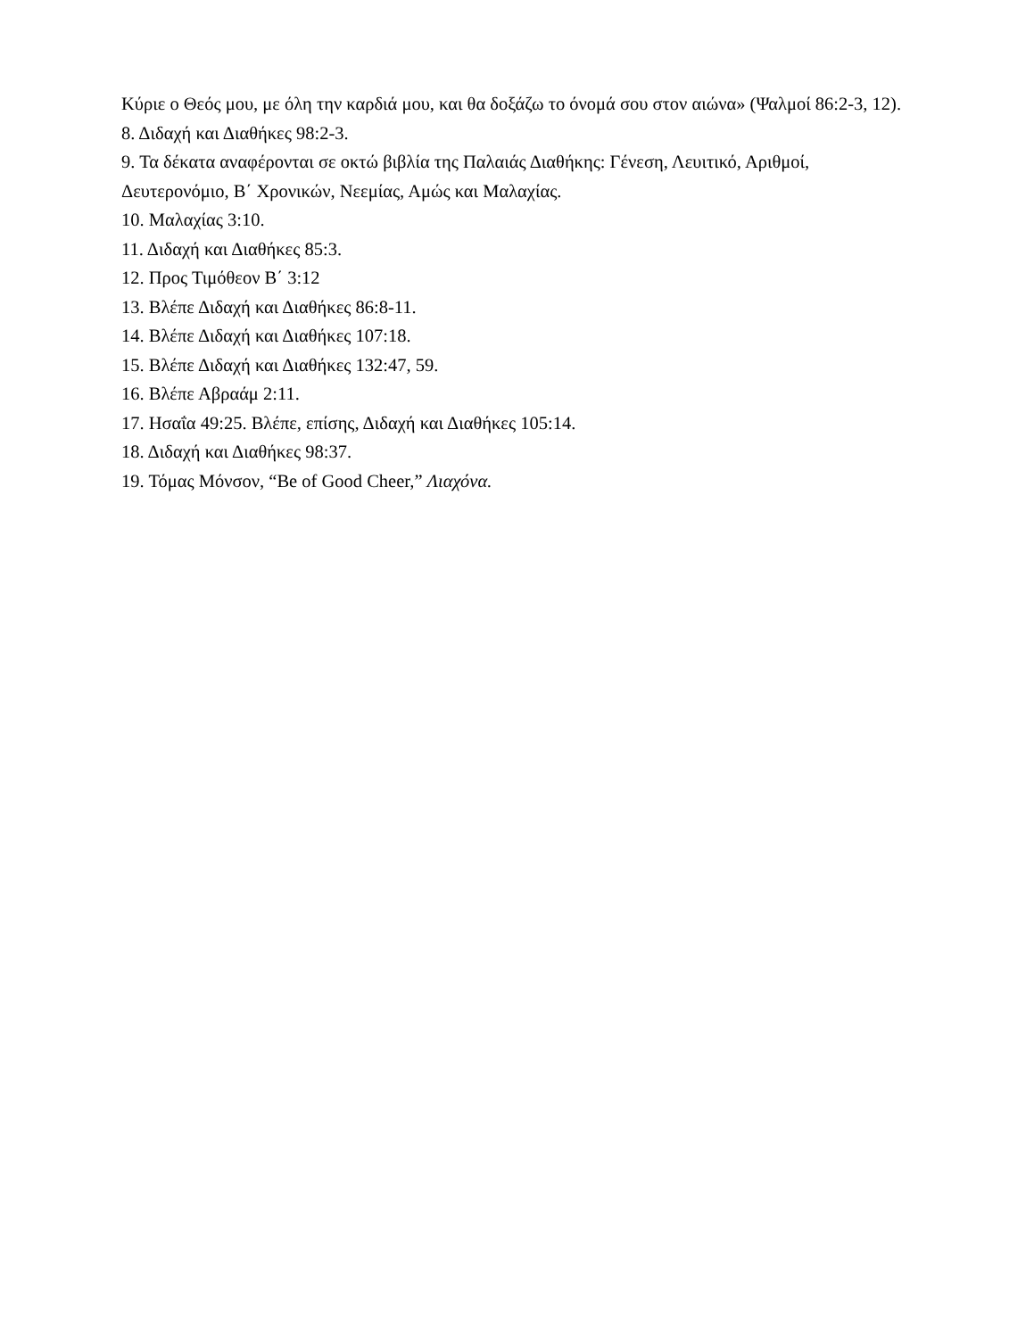Κύριε ο Θεός μου, με όλη την καρδιά μου, και θα δοξάζω το όνομά σου στον αιώνα» (Ψαλμοί 86:2-3, 12).
8. Διδαχή και Διαθήκες 98:2-3.
9. Τα δέκατα αναφέρονται σε οκτώ βιβλία της Παλαιάς Διαθήκης: Γένεση, Λευιτικό, Αριθμοί, Δευτερονόμιο, Β΄ Χρονικών, Νεεμίας, Αμώς και Μαλαχίας.
10. Μαλαχίας 3:10.
11. Διδαχή και Διαθήκες 85:3.
12. Προς Τιμόθεον Β΄ 3:12
13. Βλέπε Διδαχή και Διαθήκες 86:8-11.
14. Βλέπε Διδαχή και Διαθήκες 107:18.
15. Βλέπε Διδαχή και Διαθήκες 132:47, 59.
16. Βλέπε Αβραάμ 2:11.
17. Ησαΐα 49:25. Βλέπε, επίσης, Διδαχή και Διαθήκες 105:14.
18. Διδαχή και Διαθήκες 98:37.
19. Τόμας Μόνσον, “Be of Good Cheer,” Λιαχόνα.